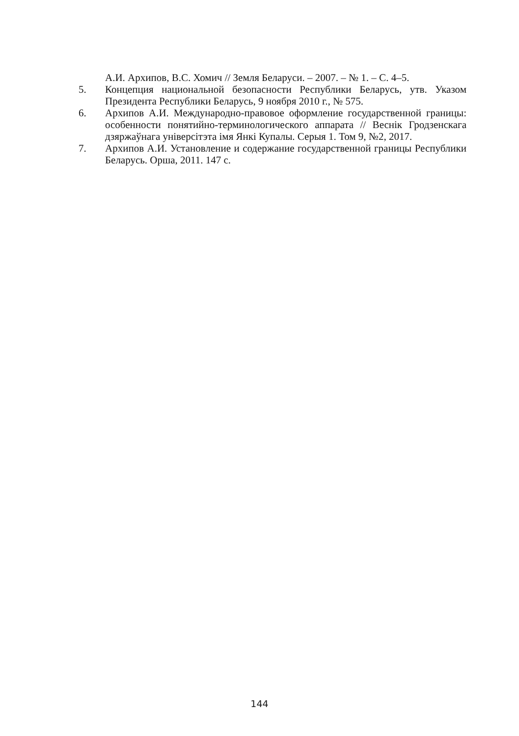А.И. Архипов, В.С. Хомич // Земля Беларуси. – 2007. – № 1. – С. 4–5.
5. Концепция национальной безопасности Республики Беларусь, утв. Указом Президента Республики Беларусь, 9 ноября 2010 г., № 575.
6. Архипов А.И. Международно-правовое оформление государственной границы: особенности понятийно-терминологического аппарата // Веснік Гродзенскага дзяржаўнага універсітэта імя Янкі Купалы. Серыя 1. Том 9, №2, 2017.
7. Архипов А.И. Установление и содержание государственной границы Республики Беларусь. Орша, 2011. 147 с.
144